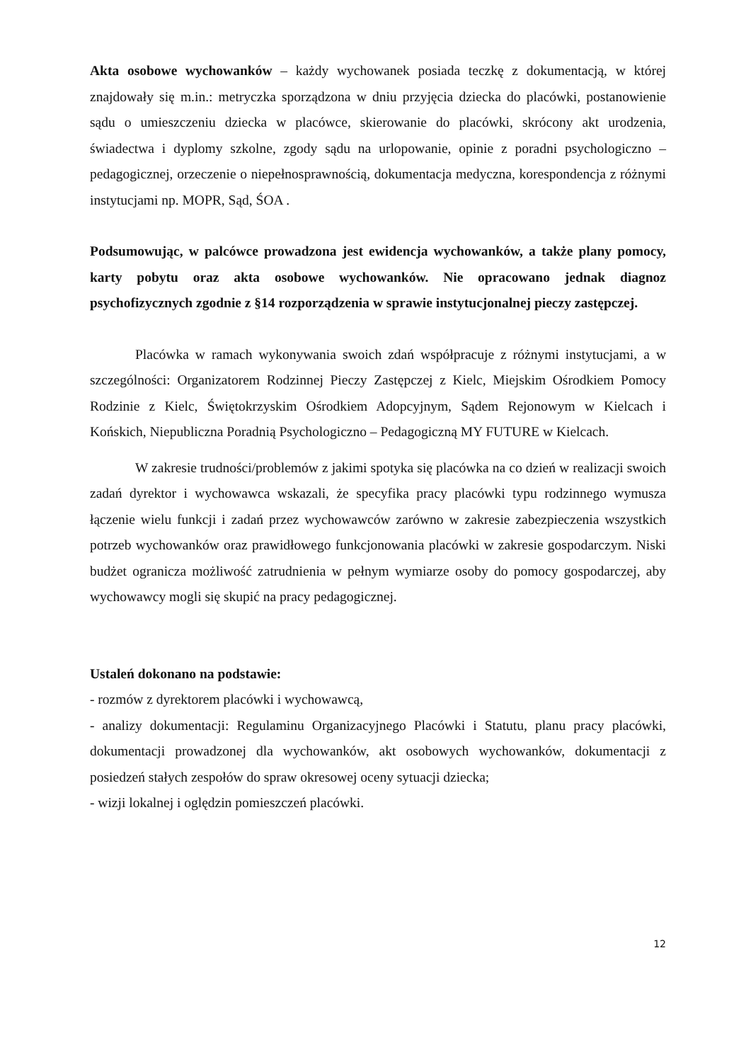Akta osobowe wychowanków – każdy wychowanek posiada teczkę z dokumentacją, w której znajdowały się m.in.: metryczka sporządzona w dniu przyjęcia dziecka do placówki, postanowienie sądu o umieszczeniu dziecka w placówce, skierowanie do placówki, skrócony akt urodzenia, świadectwa i dyplomy szkolne, zgody sądu na urlopowanie, opinie z poradni psychologiczno – pedagogicznej, orzeczenie o niepełnosprawnością, dokumentacja medyczna, korespondencja z różnymi instytucjami np. MOPR, Sąd, ŚOA .
Podsumowując, w palcówce prowadzona jest ewidencja wychowanków, a także plany pomocy, karty pobytu oraz akta osobowe wychowanków. Nie opracowano jednak diagnoz psychofizycznych zgodnie z §14 rozporządzenia w sprawie instytucjonalnej pieczy zastępczej.
Placówka w ramach wykonywania swoich zdań współpracuje z różnymi instytucjami, a w szczególności: Organizatorem Rodzinnej Pieczy Zastępczej z Kielc, Miejskim Ośrodkiem Pomocy Rodzinie z Kielc, Świętokrzyskim Ośrodkiem Adopcyjnym, Sądem Rejonowym w Kielcach i Końskich, Niepubliczna Poradnią Psychologiczno – Pedagogiczną MY FUTURE w Kielcach.
W zakresie trudności/problemów z jakimi spotyka się placówka na co dzień w realizacji swoich zadań dyrektor i wychowawca wskazali, że specyfika pracy placówki typu rodzinnego wymusza łączenie wielu funkcji i zadań przez wychowawców zarówno w zakresie zabezpieczenia wszystkich potrzeb wychowanków oraz prawidłowego funkcjonowania placówki w zakresie gospodarczym. Niski budżet ogranicza możliwość zatrudnienia w pełnym wymiarze osoby do pomocy gospodarczej, aby wychowawcy mogli się skupić na pracy pedagogicznej.
Ustaleń dokonano na podstawie:
- rozmów z dyrektorem placówki i wychowawcą,
- analizy dokumentacji: Regulaminu Organizacyjnego Placówki i Statutu, planu pracy placówki, dokumentacji prowadzonej dla wychowanków, akt osobowych wychowanków, dokumentacji z posiedzeń stałych zespołów do spraw okresowej oceny sytuacji dziecka;
- wizji lokalnej i oględzin pomieszczeń placówki.
12